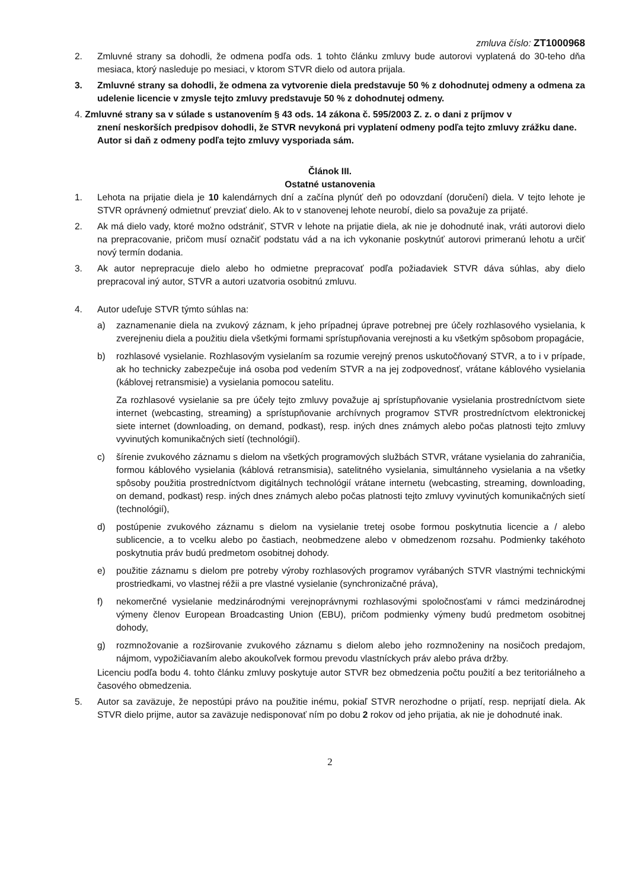zmluva číslo: ZT1000968
2. Zmluvné strany sa dohodli, že odmena podľa ods. 1 tohto článku zmluvy bude autorovi vyplatená do 30-teho dňa mesiaca, ktorý nasleduje po mesiaci, v ktorom STVR dielo od autora prijala.
3. Zmluvné strany sa dohodli, že odmena za vytvorenie diela predstavuje 50 % z dohodnutej odmeny a odmena za udelenie licencie v zmysle tejto zmluvy predstavuje 50 % z dohodnutej odmeny.
4. Zmluvné strany sa v súlade s ustanovením § 43 ods. 14 zákona č. 595/2003 Z. z. o dani z príjmov v
znení neskorších predpisov dohodli, že STVR nevykoná pri vyplatení odmeny podľa tejto zmluvy zrážku dane. Autor si daň z odmeny podľa tejto zmluvy vysporiada sám.
Článok III.
Ostatné ustanovenia
1. Lehota na prijatie diela je 10 kalendárnych dní a začína plynúť deň po odovzdaní (doručení) diela. V tejto lehote je STVR oprávnený odmietnuť prevziať dielo. Ak to v stanovenej lehote neurobí, dielo sa považuje za prijaté.
2. Ak má dielo vady, ktoré možno odstrániť, STVR v lehote na prijatie diela, ak nie je dohodnuté inak, vráti autorovi dielo na prepracovanie, pričom musí označiť podstatu vád a na ich vykonanie poskytnúť autorovi primeranú lehotu a určiť nový termín dodania.
3. Ak autor neprepracuje dielo alebo ho odmietne prepracovať podľa požiadaviek STVR dáva súhlas, aby dielo prepracoval iný autor, STVR a autori uzatvoria osobitnú zmluvu.
4. Autor udeľuje STVR týmto súhlas na:
a) zaznamenanie diela na zvukový záznam, k jeho prípadnej úprave potrebnej pre účely rozhlasového vysielania, k zverejneniu diela a použitiu diela všetkými formami sprístupňovania verejnosti a ku všetkým spôsobom propagácie,
b) rozhlasové vysielanie. Rozhlasovým vysielaním sa rozumie verejný prenos uskutočňovaný STVR, a to i v prípade, ak ho technicky zabezpečuje iná osoba pod vedením STVR a na jej zodpovednosť, vrátane káblového vysielania (káblovej retransmisie) a vysielania pomocou satelitu.
Za rozhlasové vysielanie sa pre účely tejto zmluvy považuje aj sprístupňovanie vysielania prostredníctvom siete internet (webcasting, streaming) a sprístupňovanie archívnych programov STVR prostredníctvom elektronickej siete internet (downloading, on demand, podkast), resp. iných dnes známych alebo počas platnosti tejto zmluvy vyvinutých komunikačných sietí (technológií).
c) šírenie zvukového záznamu s dielom na všetkých programových službách STVR, vrátane vysielania do zahraničia, formou káblového vysielania (káblová retransmisia), satelitného vysielania, simultánneho vysielania a na všetky spôsoby použitia prostredníctvom digitálnych technológií vrátane internetu (webcasting, streaming, downloading, on demand, podkast) resp. iných dnes známych alebo počas platnosti tejto zmluvy vyvinutých komunikačných sietí (technológií),
d) postúpenie zvukového záznamu s dielom na vysielanie tretej osobe formou poskytnutia licencie a / alebo sublicencie, a to vcelku alebo po častiach, neobmedzene alebo v obmedzenom rozsahu. Podmienky takéhoto poskytnutia práv budú predmetom osobitnej dohody.
e) použitie záznamu s dielom pre potreby výroby rozhlasových programov vyrábaných STVR vlastnými technickými prostriedkami, vo vlastnej réžii a pre vlastné vysielanie (synchronizačné práva),
f) nekomerčné vysielanie medzinárodnými verejnoprávnymi rozhlasovými spoločnosťami v rámci medzinárodnej výmeny členov European Broadcasting Union (EBU), pričom podmienky výmeny budú predmetom osobitnej dohody,
g) rozmnožovanie a rozširovanie zvukového záznamu s dielom alebo jeho rozmnoženiny na nosičoch predajom, nájmom, vypožičiavaním alebo akoukoľvek formou prevodu vlastníckych práv alebo práva držby.
Licenciu podľa bodu 4. tohto článku zmluvy poskytuje autor STVR bez obmedzenia počtu použití a bez teritoriálneho a časového obmedzenia.
5. Autor sa zaväzuje, že nepostúpi právo na použitie inému, pokiaľ STVR nerozhodne o prijatí, resp. neprijatí diela. Ak STVR dielo prijme, autor sa zaväzuje nedisponovať ním po dobu 2 rokov od jeho prijatia, ak nie je dohodnuté inak.
2